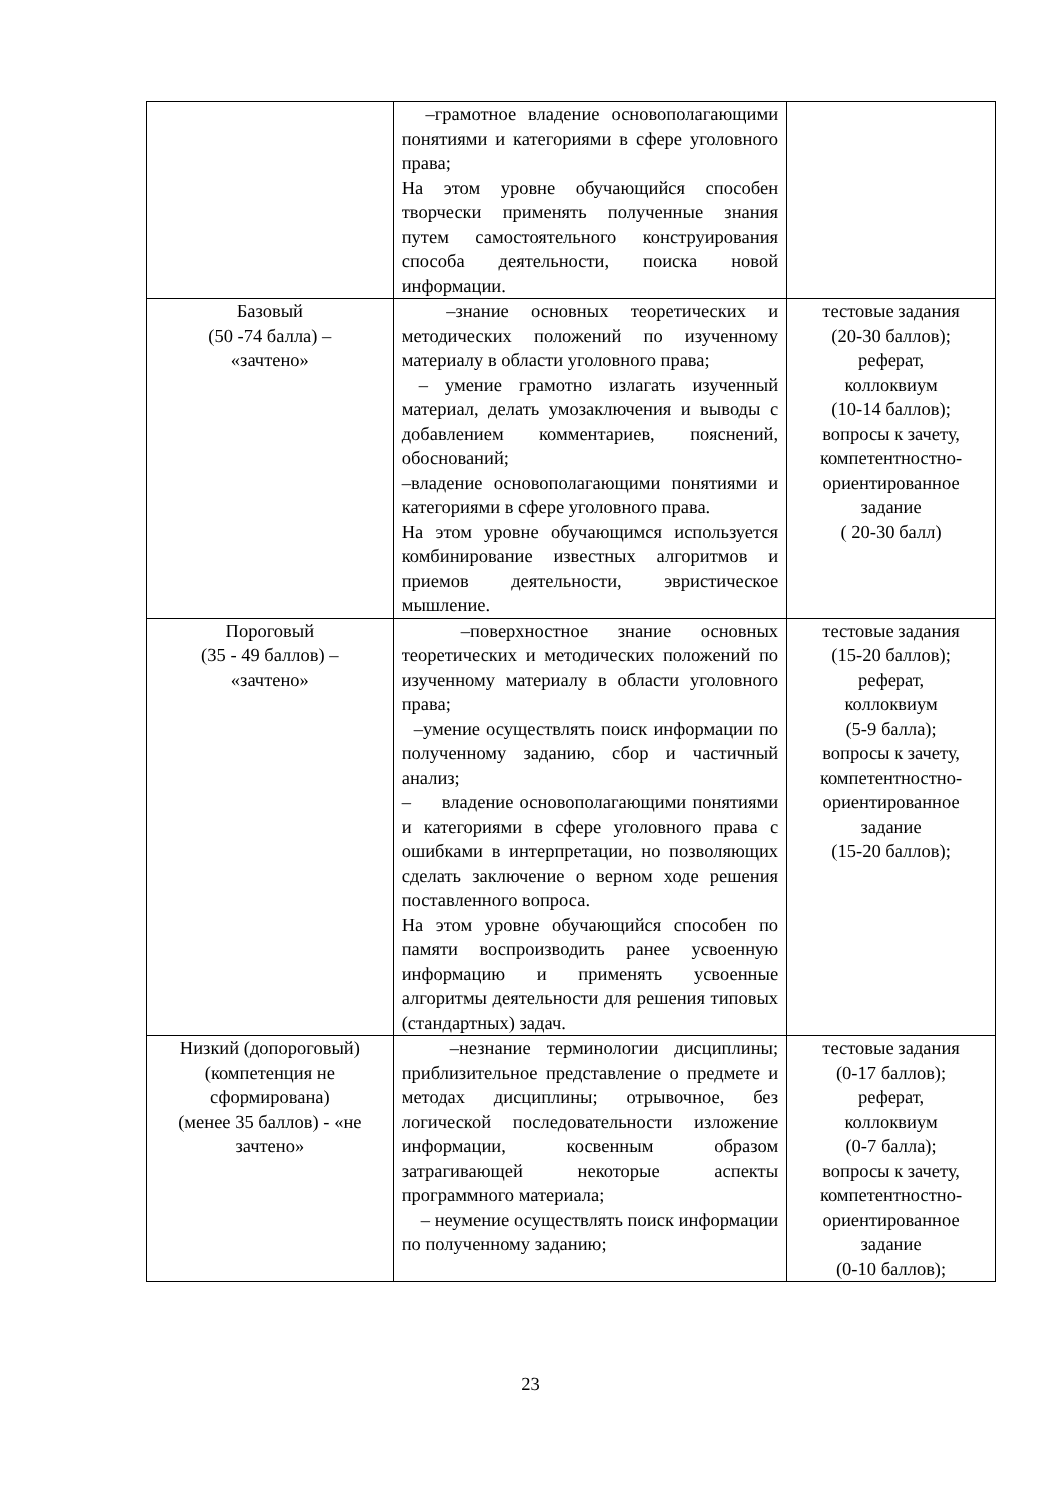| | –грамотное владение основополагающими понятиями и категориями в сфере уголовного права; На этом уровне обучающийся способен творчески применять полученные знания путем самостоятельного конструирования способа деятельности, поиска новой информации. | |
| Базовый (50 -74 балла) – «зачтено» | –знание основных теоретических и методических положений по изученному материалу в области уголовного права; – умение грамотно излагать изученный материал, делать умозаключения и выводы с добавлением комментариев, пояснений, обоснований; –владение основополагающими понятиями и категориями в сфере уголовного права. На этом уровне обучающимся используется комбинирование известных алгоритмов и приемов деятельности, эвристическое мышление. | тестовые задания (20-30 баллов); реферат, коллоквиум (10-14 баллов); вопросы к зачету, компетентностно-ориентированное задание ( 20-30 балл) |
| Пороговый (35 - 49 баллов) – «зачтено» | –поверхностное знание основных теоретических и методических положений по изученному материалу в области уголовного права; –умение осуществлять поиск информации по полученному заданию, сбор и частичный анализ; – владение основополагающими понятиями и категориями в сфере уголовного права с ошибками в интерпретации, но позволяющих сделать заключение о верном ходе решения поставленного вопроса. На этом уровне обучающийся способен по памяти воспроизводить ранее усвоенную информацию и применять усвоенные алгоритмы деятельности для решения типовых (стандартных) задач. | тестовые задания (15-20 баллов); реферат, коллоквиум (5-9 балла); вопросы к зачету, компетентностно-ориентированное задание (15-20 баллов); |
| Низкий (допороговый) (компетенция не сформирована) (менее 35 баллов) - «не зачтено» | –незнание терминологии дисциплины; приблизительное представление о предмете и методах дисциплины; отрывочное, без логической последовательности изложение информации, косвенным образом затрагивающей некоторые аспекты программного материала; – неумение осуществлять поиск информации по полученному заданию; | тестовые задания (0-17 баллов); реферат, коллоквиум (0-7 балла); вопросы к зачету, компетентностно-ориентированное задание (0-10 баллов); |
23